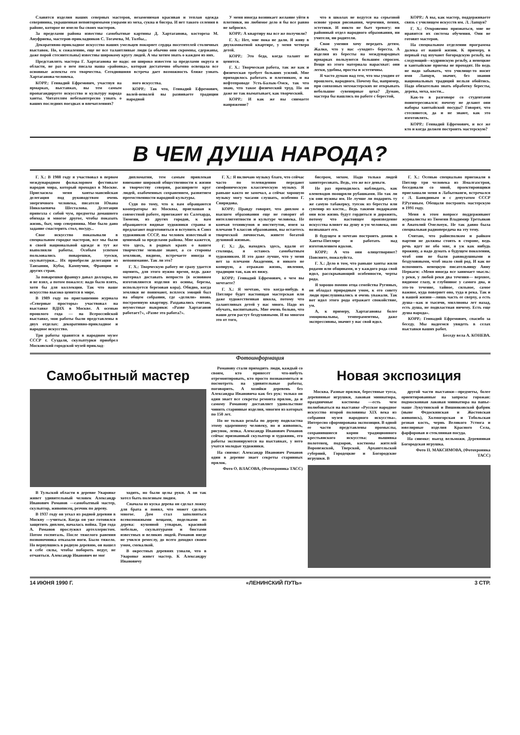Славятся изделия наших северных мастеров, незаменимая красивая и теплая одежда северянина, украшенная неповторимыми узорами из меха, сукна и бисера. И нет такого селения в районе, которое не имело бы своих мастеров.
За пределами района известны самобытные картины Д. Хартаганова, костореза М. Ануфриева, мастеров-прикладников С. Тогачева, М. Толбы...
Декоративно-прикладное искусство наших умельцев покоряет сердца посетителей столичных выставок. Но, к сожалению, еще не все талантливые люди (а обычно они скромны, сдержаны, даже порой стеснительны) известны широкому кругу людей. А мы хотим знать о каждом из них.
Представлять мастера Г. Хартаганова не надо: он широко известен за пределами округа и области, не раз о нем писала наша «районка», которая достаточно объемно освещала все основные аспекты его творчества. Сегодняшняя встреча дает возможность ближе узнать Хартаганова-человека.
КОРР.: Геннадий Ефремович, участвуя на ярмарках, выставках, вы тем самым пропагандируете искусство и культуру народа ханты. Читателям небезынтересно узнать о ваших последних поездках и впечатлениях?
ного искусства.
КОРР.: Так что, Геннадий Ефремович, волей-неволей вы развиваете традиции народной
У меня иногда возникает желание уйти в плотники, но любимое дело я бы все равно не забросил.
КОРР.: А квартиру вы все же получили?
Г. Х.: Нет, мне пока не дали. Я живу в двухкомнатной квартире, у меня четверо детей.
КОРР.: Это беда, когда талант не ценится.
Г. Х.: Творческая работа, так же как и физическая требует больших усилий. Мне приходилось работать и плотником, и на нефтепроводе Усть-Балык-Омск, так что знаю, что такое физический труд. Но он даже не так выматывает, как творческий.
КОРР.: И как же вы снимаете напряжение?
что в школах не ведутся на серьезной основе уроки рисования, черчения, пения, эстетики. И никто не бьет тревогу: ни районный отдел народного образования, ни учителя, ни родители.
Свои умения хочу передать детям. Жалко, что у нас «уходит» береста. А изделия из бересты на международных ярмарках пользуются большим спросом. Вещи из этого материала нарасхват: они легки, удобны, просты и эстетичны.
Я часто думаю над тем, что мы уходим от прошлого, народного. Почему бы, например, при совхозных мехмастерских не открывать небольшие сувенирные цеха? Думаю, мастера бы нашлись по работе с берестой,
КОРР.: А вы, как мастер, поддерживаете связь с училищем искусств им. Л. Лапцуя?
Г. Х.: Откровенно признаться, мне не нравится их система обучения. Они не готовят мастеров.
На специальном отделении программа далека от нашей жизни. К примеру, в первый год изучают богородскую резьбу, на следующий—кудринскую резьбу, а ненецкие и хантыйские приемы не проходят. Но ведь не надо забывать, что училище-то носит имя Лапцуя, значит, без знания национальных традиций нельзя обойтись. Надо обязательно знать обработку бересты, дерева, меха, кости...
Как-то в разговоре со студентами поинтересовался: почему не делают они наборы хантыйской посуды? Говорят, что стесняются, да и не знают, как это изготовлять.
КОРР.: Геннадий Ефремович, и все же кто и когда должен построить мастерскую?
В ЧЕМ ДУША НАРОДА?
Г. Х.: В 1988 году я участвовал в первом международном фольклорном фестивале народов мира, который проходил в Москве. Пригласила меня ханты-мансийская делегация под руководством очень энергичного человека, писателя Ювана Николаевича Шесталова. Делегация привезла с собой чум, предметы домашнего обихода и многое другое, чтобы показать жизнь, быт, мир северянина. Мне было дано задание смастерить стол, посуду...
Свое искусство показывали в специальном городке мастеров, все мы были в своей национальной одежде и тут же выполняли работы. Особым успехом пользовались поварешки, туески, скульптурки... Их приобрели делегации из Танзании, Кубы, Кампучии, Франции и других стран.
За поварешки француз давал доллары, но я не взял, а потом пожалел: надо было взять, хотя бы для коллекции. Так что наше искусство высоко ценится в мире.
В 1989 году по приглашению журнала «Северные просторы» участвовал на выставке ВДНХ в Москве. А осенью прошлого года — на Всероссийской выставке, мои работы были представлены в двух отделах: декоративно-прикладное и народное искусство.
Три работы хранятся в народном музее СССР г. Суздаля, скульптурки приобрел Московский городской музей приклад-
дипломатии, тем самым привлекая внимание широкой общественности к жизни и творчеству северян, расширяете круг людей, озабоченных сохранением, развитием преемственности народной культуры.
Судя по тому, что к вам обращаются кооператоры из Москвы, приглашая к совместной работе, приезжают из Салехарда, Тюмени, из других городов, к вам обращаются видные художники страны и предлагают подготовиться и вступить в Союз художников СССР, вы человек известный и ценимый за пределами района. Мне кажется, что здесь, в родных краях о вашем творчестве меньше знают, а со стороны земляков, видимо, встречаете иногда и непонимание. Так ли это?
Г. Х.: Творческую работу не сразу удается оценить, для этого нужно время, ведь даже материал доставать непросто (в основном изготовляются изделия из осины, березы, используется березовая кора). Обидно, когда земляки не понимают, всплеск эмоций был на общем собрании, где «делили» вновь построенную квартиру. Раздавались считаю, неуместные выкрики: «Разве Хартаганов работает?», «Разве это работа?».
Г. Х.: Я включаю музыку благо, что сейчас часто по телевидению передают симфоническую классическую музыку. Я раньше както не замечал, а сейчас хорошую музыку могу часами слушать, особенно Г. Свиридова.
КОРР.: Правду говорят, что диплом о высшем образовании еще не говорит об интеллигентности и культуре человека. Не кончая техникумов и институтов, имея за плечами 9 классов образования, вы остаетесь творческой личностью, живете богатой духовной жизнью.
Г. Х.: Да, находясь здесь, вдали от столицы, я остаюсь самобытным художником. И это даже лучше, что у меня нет за плечами Академии, я никого не копирую, а отражаю жизнь, явления, традиции так, как их вижу.
КОРР.: Геннадий Ефремович, о чем вы мечтаете?
Г. Х.: Я мечтаю, что когда-нибудь в Питляре будет настоящая мастерская или даже художественная школа, потому что талантливых детей у нас много. Надо их обучать, воспитывать. Мне очень больно, что наши дети растут бездуховными. И во многом это от того,
бисером, мехом. Надо только людей заинтересовать. Ведь, это же все деньги.
Не раз приходилось наблюдать, как оленеводов поощряли рубашками. Но так ли уж они нужны им. Не лучше ли подарить ту же самую табакерку, туесок из бересты или сувенир из кости... Ведь такими подарками они всю жизнь будут гордиться и дорожить, потому что настоящее произведение искусства влияет на душу и ум человека, оно возвышает его.
В будущем я мечтаю построить домик в Ханты-Питляре и работать над изготовлением идолов.
КОРР.: А что они олицетворяют? Поясните, пожалуйста.
Г. Х.: Дело в том, что раньше ханты жили родами или общинами, и у каждого рода свой идол, расскрывающий особенности, черты рода.
Я хорошо помню отца семейства Ругиных, он обладал природным умом, к его совету люди прислушивались и очень уважали. Так вот идол этого рода отражает спокойствие, ум.
А, к примеру, Хартагановы более эмоциональны, темпераментны, даже экспрессивны, значит у нас свой идол.
Г. Х.: Осенью специально приезжали в Питляр три человека из Ямалгазстроя, беседовали со мной, проектировщики приглашали меня в Лабытнанги, встречался с Л. Баяндиным и с депутатом СССР Р.Ругиным. Обещали построить мастерскую в 1991 году.
Меня в этом вопросе поддерживают журналисты из Тюмени Владимир Третьяков и Анатолий Омельчук. Не так давно была специальная радиопередача на эту тему.
Считаю, что райисполком и райком партии не должны стоять в стороне, ведь речь идет не обо мне, я уж как нибудь проживу, а надо думать о будущем поколении, чтоб они не были равнодушными и бездуховными, чтоб знало свой род. И как не вспомнить ненецкую писательницу Анну Неркаги: «Меня иногда все занимает мысль: у реки, у любой реки два течения— верхнее, видимое глазу, и глубинное у самого дна, и это-то течение, тайное, сильное, самое важное, куда повернет оно, туда и река. Так и в нашей жизни—лишь часть ее сверху, а есть душа—как и тысячи, миллионы лет назад, есть душа, не подвластная ничему. Есть еще душа народа».
КОРР.: Геннадий Ефремович, спасибо за беседу. Мы надеемся увидеть в селах выставки ваших работ.
Беседу вела А. КОНЕВА.
Фотоинформация
Самобытный мастер
В Тульской области в деревне Уваровке живет удивительный человек Александр Иванович Романов —самобытный мастер, скульптор, живописец, резчик по дереву.
В 1937 году он уехал из родной деревни в Москву —учиться. Когда он уже готовился защитить диплом, началась война. Три года А. Романов прослужил артеллеристом. Потом госпиталь. После тяжелого ранения позвоночника отказали ноги. Было тяжело. Но вернувшись в родную деревню, он нашел в себе силы, чтобы побороть недуг, не отчаяться. Александр Иванович не мог
ходить, но были целы руки. А он так хотел быть полезным людям.
Сначала из куска дерева он сделал ложку для брата и понял, что может сделать многое. Дом стал заполняться всевозможными вещами, поделками из дерева: кухонной утварью, красивой мебелью, скульптурами и бюстами известных и великих людей. Романов нигде не учился ремеслу, до всего доходил своим умом, смекалкой.
В окрестных деревнях узнали, что в Уваровке живет мастер. К Александру Ивановичу
Романову стали приходить люди, каждый со своим, кто принесет что-нибуть отремонтировать, кто просто познакомиться и посмотреть на удивительные работы, поговорить. А хозяйки деревень без Александра Ивановича как без рук: только он один знает все секреты ремонта прялок, да и самому Романову доставляет удовольствие чинить старинные изделия, многим из которых по 150 лет.
Но не только резьба по дереву подвластна этому одаренному человеку, но и живопись, рисунок, лепка. Александр Иванович Романов сейчас признанный скульптор и художник, его работы экспонируются на выставках, у него учатся молодые художники.
На снимке: Александр Иванович Романов один в деревне знает секреты старинных прялок.
Фото О. ВЛАСОВА, (Фотохроника ТАСС)
Новая экспозиция
Москва. Разные прялки, берестяные туеса, деревянные игрушки, лаковая миниатюра, праздничные костюмы —есть чем полюбоваться на выставке «Русское народное искусство второй половины XIX века из собрания музея народного искусства». Интересно сформирована экспозиция. В одной ее части представлены промыслы, сохранившиеся корни традиционного крестьянского искусства: вышивка полотенец, подзоров, костюмы жителей Воронежской, Тверской, Архангельской губерний, Городецкие и Богородские игрушки. В
другой части выставки—предметы, более ориентированные на запросы горожан: подмосковная лаковая миниатюра на папье-маше Лукутинской и Вишняковской фабрик (ныне Федоскинская и Жостовская живопись), Холмогорская и Тобольская резная кость, чернь Великого Устюга и ювелирные изделия Красного Села, фарфоровая и стеклянная посуда.
На снимке: выезд вельможи. Деревянная Богородская игрушка.
Фото П. МАКСИМОВА, (Фотохроника ТАСС)
14 ИЮНЯ 1990 Г. «ЛЕНИНСКИЙ ПУТЬ» 3 СТР.